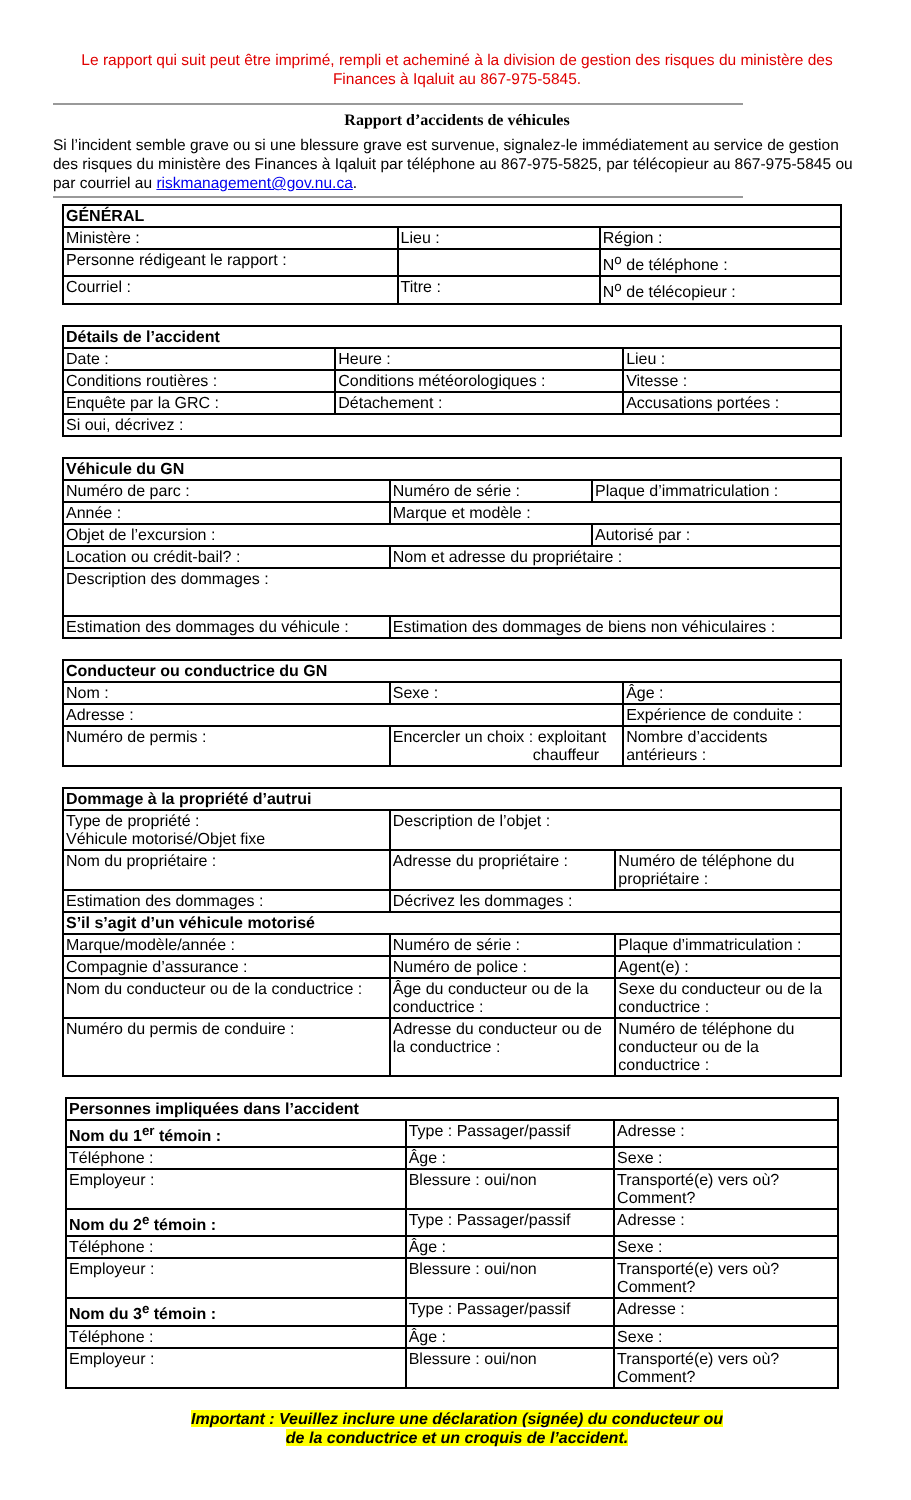Le rapport qui suit peut être imprimé, rempli et acheminé à la division de gestion des risques du ministère des Finances à Iqaluit au 867-975-5845.
Rapport d’accidents de véhicules
Si l’incident semble grave ou si une blessure grave est survenue, signalez-le immédiatement au service de gestion des risques du ministère des Finances à Iqaluit par téléphone au 867-975-5825, par télécopieur au 867-975-5845 ou par courriel au riskmanagement@gov.nu.ca.
| GÉNÉRAL | | |
| Ministère : | Lieu : | Région : |
| Personne rédigeant le rapport : | | N<sup>o</sup> de téléphone : |
| Courriel : | Titre : | N<sup>o</sup> de télécopieur : |
| Détails de l’accident | | |
| Date : | Heure : | Lieu : |
| Conditions routières : | Conditions météorologiques : | Vitesse : |
| Enquête par la GRC : | Détachement : | Accusations portées : |
| Si oui, décrivez : | | |
| Véhicule du GN | | |
| Numéro de parc : | Numéro de série : | Plaque d’immatriculation : |
| Année : | Marque et modèle : | |
| Objet de l’excursion : | | Autorisé par : |
| Location ou crédit-bail? : | Nom et adresse du propriétaire : | |
| Description des dommages : | | |
| Estimation des dommages du véhicule : | Estimation des dommages de biens non véhiculaires : | |
| Conducteur ou conductrice du GN | | |
| Nom : | Sexe : | Âge : |
| Adresse : | | Expérience de conduite : |
| Numéro de permis : | Encercler un choix : exploitant chauffeur | Nombre d’accidents antérieurs : |
| Dommage à la propriété d’autrui | | |
| Type de propriété : Véhicule motorisé/Objet fixe | Description de l’objet : | |
| Nom du propriétaire : | Adresse du propriétaire : | Numéro de téléphone du propriétaire : |
| Estimation des dommages : | Décrivez les dommages : | |
| S’il s’agit d’un véhicule motorisé | | |
| Marque/modèle/année : | Numéro de série : | Plaque d’immatriculation : |
| Compagnie d’assurance : | Numéro de police : | Agent(e) : |
| Nom du conducteur ou de la conductrice : | Âge du conducteur ou de la conductrice : | Sexe du conducteur ou de la conductrice : |
| Numéro du permis de conduire : | Adresse du conducteur ou de la conductrice : | Numéro de téléphone du conducteur ou de la conductrice : |
| Personnes impliquées dans l’accident | | |
| Nom du 1<sup>er</sup> témoin : | Type : Passager/passif | Adresse : |
| Téléphone : | Âge : | Sexe : |
| Employeur : | Blessure : oui/non | Transporté(e) vers où? Comment? |
| Nom du 2<sup>e</sup> témoin : | Type : Passager/passif | Adresse : |
| Téléphone : | Âge : | Sexe : |
| Employeur : | Blessure : oui/non | Transporté(e) vers où? Comment? |
| Nom du 3<sup>e</sup> témoin : | Type : Passager/passif | Adresse : |
| Téléphone : | Âge : | Sexe : |
| Employeur : | Blessure : oui/non | Transporté(e) vers où? Comment? |
Important : Veuillez inclure une déclaration (signée) du conducteur ou
de la conductrice et un croquis de l’accident.